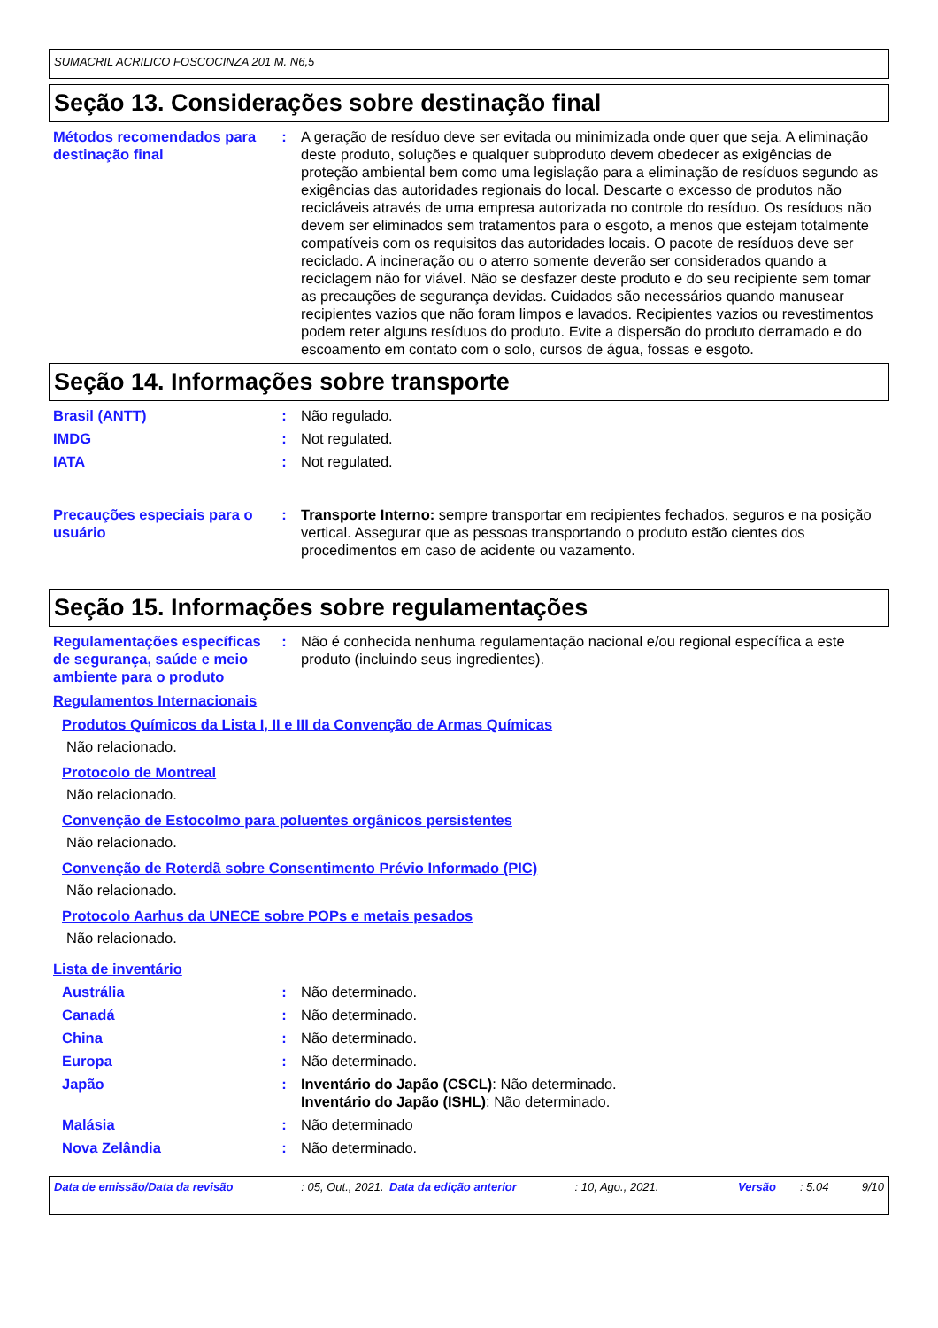SUMACRIL ACRILICO FOSCOCINZA 201 M. N6,5
Seção 13. Considerações sobre destinação final
Métodos recomendados para destinação final
: A geração de resíduo deve ser evitada ou minimizada onde quer que seja. A eliminação deste produto, soluções e qualquer subproduto devem obedecer as exigências de proteção ambiental bem como uma legislação para a eliminação de resíduos segundo as exigências das autoridades regionais do local. Descarte o excesso de produtos não recicláveis através de uma empresa autorizada no controle do resíduo. Os resíduos não devem ser eliminados sem tratamentos para o esgoto, a menos que estejam totalmente compatíveis com os requisitos das autoridades locais. O pacote de resíduos deve ser reciclado. A incineração ou o aterro somente deverão ser considerados quando a reciclagem não for viável. Não se desfazer deste produto e do seu recipiente sem tomar as precauções de segurança devidas. Cuidados são necessários quando manusear recipientes vazios que não foram limpos e lavados. Recipientes vazios ou revestimentos podem reter alguns resíduos do produto. Evite a dispersão do produto derramado e do escoamento em contato com o solo, cursos de água, fossas e esgoto.
Seção 14. Informações sobre transporte
Brasil (ANTT) : Não regulado.
IMDG : Not regulated.
IATA : Not regulated.
Precauções especiais para o usuário
: Transporte Interno: sempre transportar em recipientes fechados, seguros e na posição vertical. Assegurar que as pessoas transportando o produto estão cientes dos procedimentos em caso de acidente ou vazamento.
Seção 15. Informações sobre regulamentações
Regulamentações específicas de segurança, saúde e meio ambiente para o produto
: Não é conhecida nenhuma regulamentação nacional e/ou regional específica a este produto (incluindo seus ingredientes).
Regulamentos Internacionais
Produtos Químicos da Lista I, II e III da Convenção de Armas Químicas
Não relacionado.
Protocolo de Montreal
Não relacionado.
Convenção de Estocolmo para poluentes orgânicos persistentes
Não relacionado.
Convenção de Roterdã sobre Consentimento Prévio Informado (PIC)
Não relacionado.
Protocolo Aarhus da UNECE sobre POPs e metais pesados
Não relacionado.
Lista de inventário
Austrália : Não determinado.
Canadá : Não determinado.
China : Não determinado.
Europa : Não determinado.
Japão : Inventário do Japão (CSCL): Não determinado.
Inventário do Japão (ISHL): Não determinado.
Malásia : Não determinado
Nova Zelândia : Não determinado.
Data de emissão/Data da revisão: 05, Out., 2021. Data da edição anterior: 10, Ago., 2021. Versão: 5.04 9/10